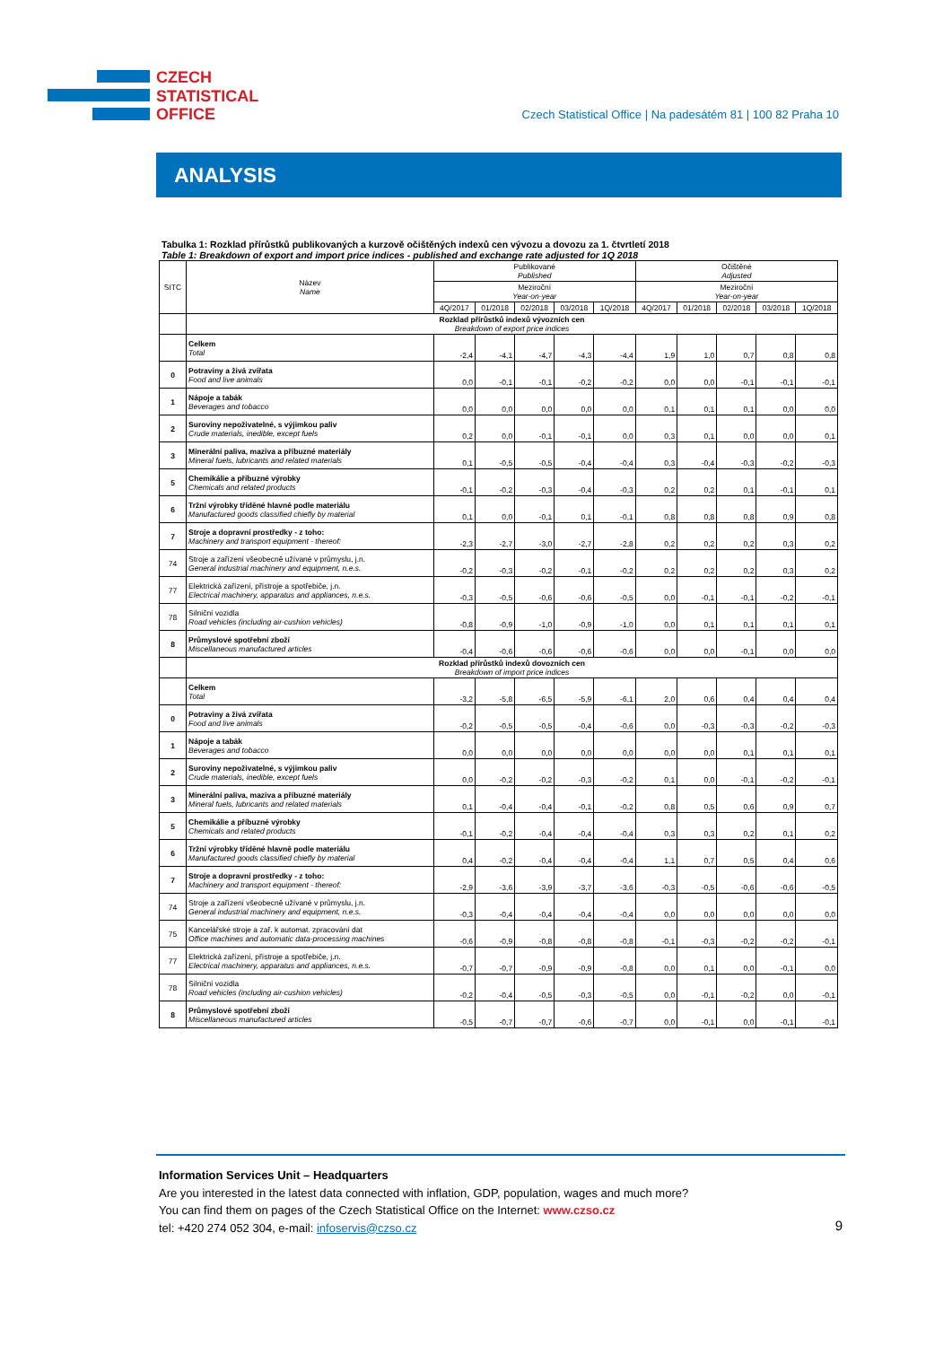CZECH
STATISTICAL
OFFICE
Czech Statistical Office | Na padesátém 81 | 100 82 Praha 10
ANALYSIS
Tabulka 1: Rozklad přírůstků publikovaných a kurzově očištěných indexů cen vývozu a dovozu za 1. čtvrtletí 2018
Table 1: Breakdown of export and import price indices - published and exchange rate adjusted for 1Q 2018
| SITC | Název Name | Publikované Published | | | | | Očištěné Adjusted | | | | |
| --- | --- | --- | --- | --- | --- | --- | --- | --- | --- | --- | --- |
| | | Meziroční Year-on-year | | | | | Meziroční Year-on-year | | | | |
| | | 4Q/2017 | 01/2018 | 02/2018 | 03/2018 | 1Q/2018 | 4Q/2017 | 01/2018 | 02/2018 | 03/2018 | 1Q/2018 |
| | Rozklad přírůstků indexů vývozních cen Breakdown of export price indices | | | | | | | | | | |
| | Celkem Total | -2,4 | -4,1 | -4,7 | -4,3 | -4,4 | 1,9 | 1,0 | 0,7 | 0,8 | 0,8 |
| 0 | Potraviny a živá zvířata Food and live animals | 0,0 | -0,1 | -0,1 | -0,2 | -0,2 | 0,0 | 0,0 | -0,1 | -0,1 | -0,1 |
| 1 | Nápoje a tabák Beverages and tobacco | 0,0 | 0,0 | 0,0 | 0,0 | 0,0 | 0,1 | 0,1 | 0,1 | 0,0 | 0,0 |
| 2 | Suroviny nepoživatelné, s výjimkou paliv Crude materials, inedible, except fuels | 0,2 | 0,0 | -0,1 | -0,1 | 0,0 | 0,3 | 0,1 | 0,0 | 0,0 | 0,1 |
| 3 | Minerální paliva, maziva a příbuzné materiály Mineral fuels, lubricants and related materials | 0,1 | -0,5 | -0,5 | -0,4 | -0,4 | 0,3 | -0,4 | -0,3 | -0,2 | -0,3 |
| 5 | Chemikálie a příbuzné výrobky Chemicals and related products | -0,1 | -0,2 | -0,3 | -0,4 | -0,3 | 0,2 | 0,2 | 0,1 | -0,1 | 0,1 |
| 6 | Tržní výrobky tříděné hlavně podle materiálu Manufactured goods classified chiefly by material | 0,1 | 0,0 | -0,1 | 0,1 | -0,1 | 0,8 | 0,8 | 0,8 | 0,9 | 0,8 |
| 7 | Stroje a dopravní prostředky - z toho: Machinery and transport equipment - thereof: | -2,3 | -2,7 | -3,0 | -2,7 | -2,8 | 0,2 | 0,2 | 0,2 | 0,3 | 0,2 |
| 74 | Stroje a zařízení všeobecně užívané v průmyslu, j.n. General industrial machinery and equipment, n.e.s. | -0,2 | -0,3 | -0,2 | -0,1 | -0,2 | 0,2 | 0,2 | 0,2 | 0,3 | 0,2 |
| 77 | Elektrická zařízení, přístroje a spotřebiče, j.n. Electrical machinery, apparatus and appliances, n.e.s. | -0,3 | -0,5 | -0,6 | -0,6 | -0,5 | 0,0 | -0,1 | -0,1 | -0,2 | -0,1 |
| 78 | Silniční vozidla Road vehicles (including air-cushion vehicles) | -0,8 | -0,9 | -1,0 | -0,9 | -1,0 | 0,0 | 0,1 | 0,1 | 0,1 | 0,1 |
| 8 | Průmyslové spotřební zboží Miscellaneous manufactured articles | -0,4 | -0,6 | -0,6 | -0,6 | -0,6 | 0,0 | 0,0 | -0,1 | 0,0 | 0,0 |
| | Rozklad přírůstků indexů dovozních cen Breakdown of import price indices | | | | | | | | | | |
| | Celkem Total | -3,2 | -5,8 | -6,5 | -5,9 | -6,1 | 2,0 | 0,6 | 0,4 | 0,4 | 0,4 |
| 0 | Potraviny a živá zvířata Food and live animals | -0,2 | -0,5 | -0,5 | -0,4 | -0,6 | 0,0 | -0,3 | -0,3 | -0,2 | -0,3 |
| 1 | Nápoje a tabák Beverages and tobacco | 0,0 | 0,0 | 0,0 | 0,0 | 0,0 | 0,0 | 0,0 | 0,1 | 0,1 | 0,1 |
| 2 | Suroviny nepoživatelné, s výjimkou paliv Crude materials, inedible, except fuels | 0,0 | -0,2 | -0,2 | -0,3 | -0,2 | 0,1 | 0,0 | -0,1 | -0,2 | -0,1 |
| 3 | Minerální paliva, maziva a příbuzné materiály Mineral fuels, lubricants and related materials | 0,1 | -0,4 | -0,4 | -0,1 | -0,2 | 0,8 | 0,5 | 0,6 | 0,9 | 0,7 |
| 5 | Chemikálie a příbuzné výrobky Chemicals and related products | -0,1 | -0,2 | -0,4 | -0,4 | -0,4 | 0,3 | 0,3 | 0,2 | 0,1 | 0,2 |
| 6 | Tržní výrobky tříděné hlavně podle materiálu Manufactured goods classified chiefly by material | 0,4 | -0,2 | -0,4 | -0,4 | -0,4 | 1,1 | 0,7 | 0,5 | 0,4 | 0,6 |
| 7 | Stroje a dopravní prostředky - z toho: Machinery and transport equipment - thereof: | -2,9 | -3,6 | -3,9 | -3,7 | -3,6 | -0,3 | -0,5 | -0,6 | -0,6 | -0,5 |
| 74 | Stroje a zařízení všeobecně užívané v průmyslu, j.n. General industrial machinery and equipment, n.e.s. | -0,3 | -0,4 | -0,4 | -0,4 | -0,4 | 0,0 | 0,0 | 0,0 | 0,0 | 0,0 |
| 75 | Kancelářské stroje a zař. k automat. zpracování dat Office machines and automatic data-processing machines | -0,6 | -0,9 | -0,8 | -0,8 | -0,8 | -0,1 | -0,3 | -0,2 | -0,2 | -0,1 |
| 77 | Elektrická zařízení, přístroje a spotřebiče, j.n. Electrical machinery, apparatus and appliances, n.e.s. | -0,7 | -0,7 | -0,9 | -0,9 | -0,8 | 0,0 | 0,1 | 0,0 | -0,1 | 0,0 |
| 78 | Silniční vozidla Road vehicles (including air-cushion vehicles) | -0,2 | -0,4 | -0,5 | -0,3 | -0,5 | 0,0 | -0,1 | -0,2 | 0,0 | -0,1 |
| 8 | Průmyslové spotřební zboží Miscellaneous manufactured articles | -0,5 | -0,7 | -0,7 | -0,6 | -0,7 | 0,0 | -0,1 | 0,0 | -0,1 | -0,1 |
Information Services Unit – Headquarters
Are you interested in the latest data connected with inflation, GDP, population, wages and much more?
You can find them on pages of the Czech Statistical Office on the Internet: www.czso.cz
tel: +420 274 052 304, e-mail: infoservis@czso.cz
9